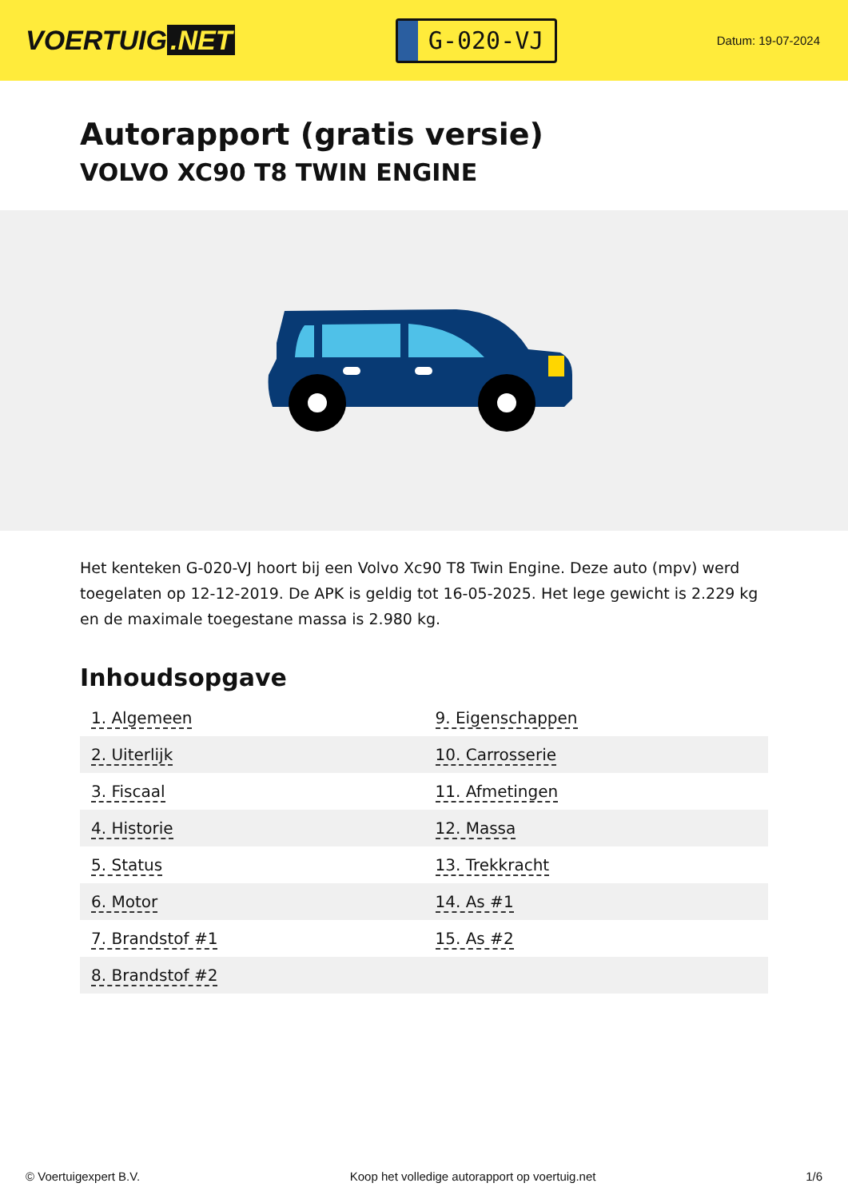VOERTUIG.NET
G-020-VJ
Datum: 19-07-2024
Autorapport (gratis versie)
VOLVO XC90 T8 TWIN ENGINE
Het kenteken G-020-VJ hoort bij een Volvo Xc90 T8 Twin Engine. Deze auto (mpv) werd toegelaten op 12-12-2019. De APK is geldig tot 16-05-2025. Het lege gewicht is 2.229 kg en de maximale toegestane massa is 2.980 kg.
Inhoudsopgave
| 1. Algemeen | 9. Eigenschappen |
| 2. Uiterlijk | 10. Carrosserie |
| 3. Fiscaal | 11. Afmetingen |
| 4. Historie | 12. Massa |
| 5. Status | 13. Trekkracht |
| 6. Motor | 14. As #1 |
| 7. Brandstof #1 | 15. As #2 |
| 8. Brandstof #2 | |
© Voertuigexpert B.V. Koop het volledige autorapport op voertuig.net 1/6